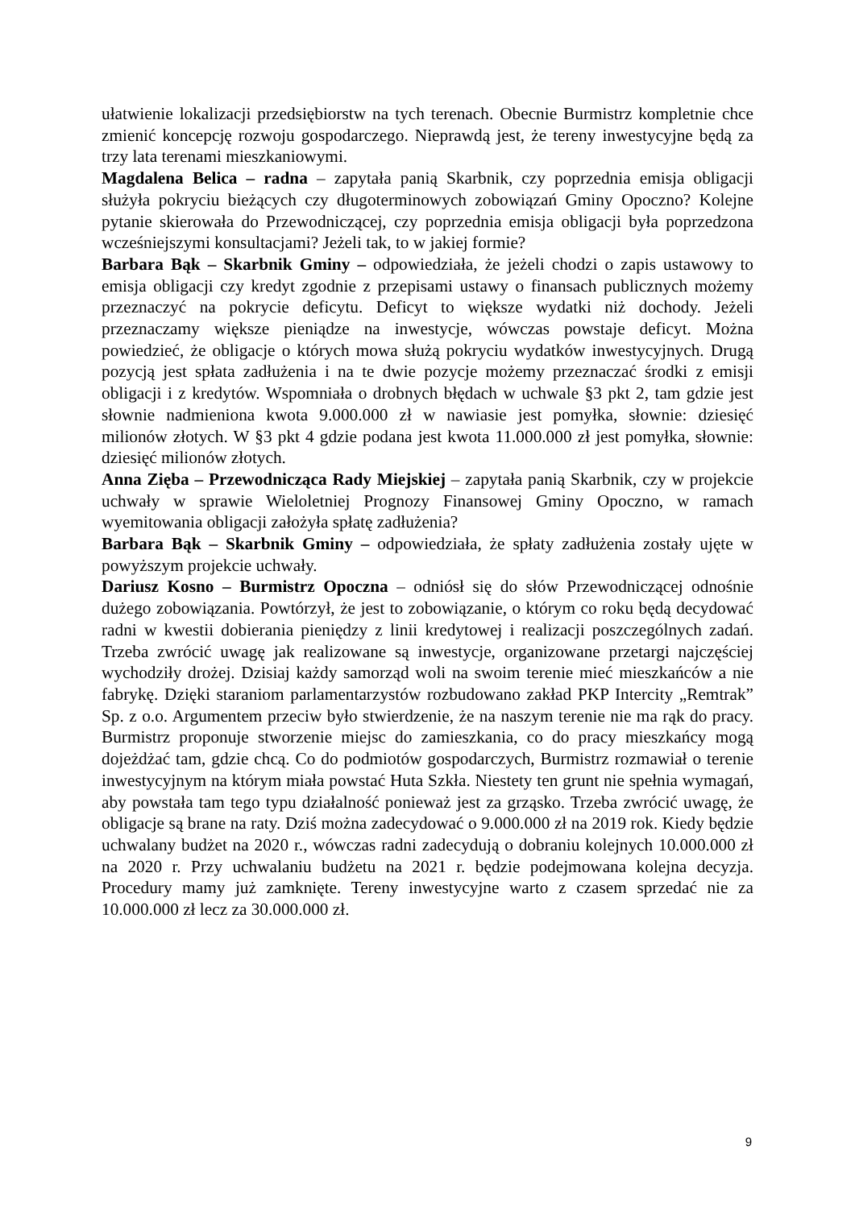ułatwienie lokalizacji przedsiębiorstw na tych terenach. Obecnie Burmistrz kompletnie chce zmienić koncepcję rozwoju gospodarczego. Nieprawdą jest, że tereny inwestycyjne będą za trzy lata terenami mieszkaniowymi.
Magdalena Belica – radna – zapytała panią Skarbnik, czy poprzednia emisja obligacji służyła pokryciu bieżących czy długoterminowych zobowiązań Gminy Opoczno? Kolejne pytanie skierowała do Przewodniczącej, czy poprzednia emisja obligacji była poprzedzona wcześniejszymi konsultacjami? Jeżeli tak, to w jakiej formie?
Barbara Bąk – Skarbnik Gminy – odpowiedziała, że jeżeli chodzi o zapis ustawowy to emisja obligacji czy kredyt zgodnie z przepisami ustawy o finansach publicznych możemy przeznaczyć na pokrycie deficytu. Deficyt to większe wydatki niż dochody. Jeżeli przeznaczamy większe pieniądze na inwestycje, wówczas powstaje deficyt. Można powiedzieć, że obligacje o których mowa służą pokryciu wydatków inwestycyjnych. Drugą pozycją jest spłata zadłużenia i na te dwie pozycje możemy przeznaczać środki z emisji obligacji i z kredytów. Wspomniała o drobnych błędach w uchwale §3 pkt 2, tam gdzie jest słownie nadmieniona kwota 9.000.000 zł w nawiasie jest pomyłka, słownie: dziesięć milionów złotych. W §3 pkt 4 gdzie podana jest kwota 11.000.000 zł jest pomyłka, słownie: dziesięć milionów złotych.
Anna Zięba – Przewodnicząca Rady Miejskiej – zapytała panią Skarbnik, czy w projekcie uchwały w sprawie Wieloletniej Prognozy Finansowej Gminy Opoczno, w ramach wyemitowania obligacji założyła spłatę zadłużenia?
Barbara Bąk – Skarbnik Gminy – odpowiedziała, że spłaty zadłużenia zostały ujęte w powyższym projekcie uchwały.
Dariusz Kosno – Burmistrz Opoczna – odniósł się do słów Przewodniczącej odnośnie dużego zobowiązania. Powtórzył, że jest to zobowiązanie, o którym co roku będą decydować radni w kwestii dobierania pieniędzy z linii kredytowej i realizacji poszczególnych zadań. Trzeba zwrócić uwagę jak realizowane są inwestycje, organizowane przetargi najczęściej wychodziły drożej. Dzisiaj każdy samorząd woli na swoim terenie mieć mieszkańców a nie fabrykę. Dzięki staraniom parlamentarzystów rozbudowano zakład PKP Intercity „Remtrak” Sp. z o.o. Argumentem przeciw było stwierdzenie, że na naszym terenie nie ma rąk do pracy. Burmistrz proponuje stworzenie miejsc do zamieszkania, co do pracy mieszkańcy mogą dojeżdżać tam, gdzie chcą. Co do podmiotów gospodarczych, Burmistrz rozmawiał o terenie inwestycyjnym na którym miała powstać Huta Szkła. Niestety ten grunt nie spełnia wymagań, aby powstała tam tego typu działalność ponieważ jest za grząsko. Trzeba zwrócić uwagę, że obligacje są brane na raty. Dziś można zadecydować o 9.000.000 zł na 2019 rok. Kiedy będzie uchwalany budżet na 2020 r., wówczas radni zadecydują o dobraniu kolejnych 10.000.000 zł na 2020 r. Przy uchwalaniu budżetu na 2021 r. będzie podejmowana kolejna decyzja. Procedury mamy już zamknięte. Tereny inwestycyjne warto z czasem sprzedać nie za 10.000.000 zł lecz za 30.000.000 zł.
9